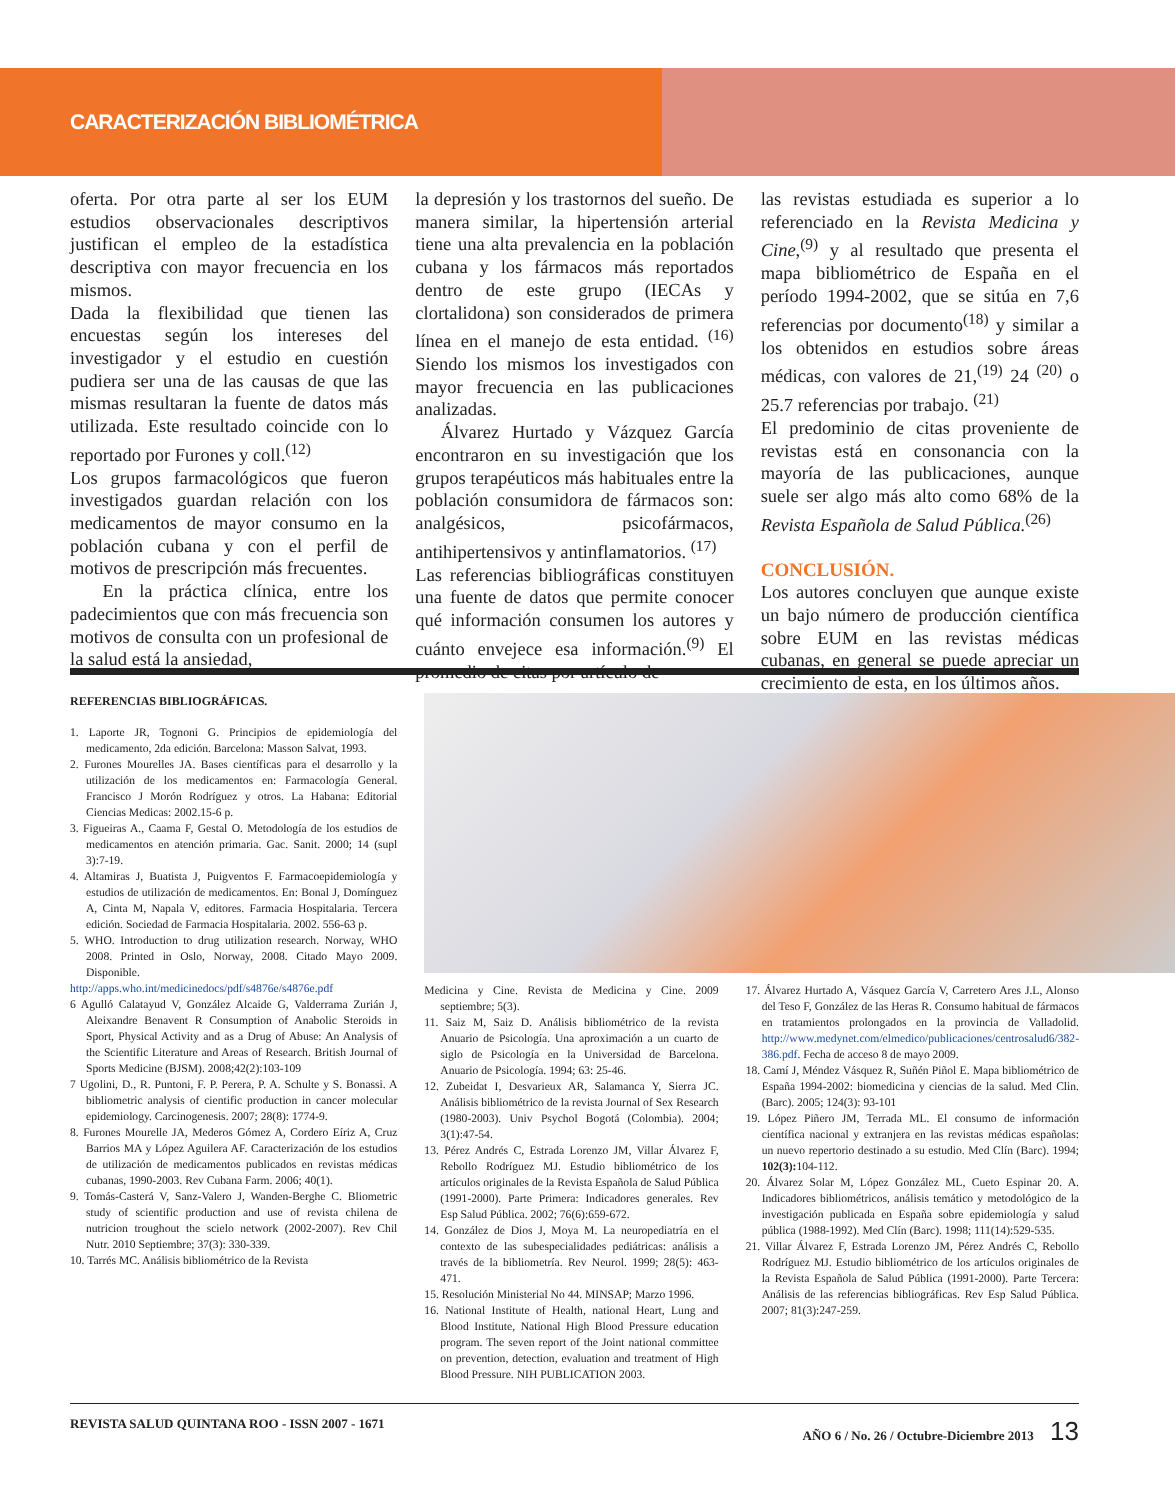CARACTERIZACIÓN BIBLIOMÉTRICA
oferta. Por otra parte al ser los EUM estudios observacionales descriptivos justifican el empleo de la estadística descriptiva con mayor frecuencia en los mismos.
Dada la flexibilidad que tienen las encuestas según los intereses del investigador y el estudio en cuestión pudiera ser una de las causas de que las mismas resultaran la fuente de datos más utilizada. Este resultado coincide con lo reportado por Furones y coll.<sup>(12)</sup>
Los grupos farmacológicos que fueron investigados guardan relación con los medicamentos de mayor consumo en la población cubana y con el perfil de motivos de prescripción más frecuentes.
En la práctica clínica, entre los padecimientos que con más frecuencia son motivos de consulta con un profesional de la salud está la ansiedad,
la depresión y los trastornos del sueño. De manera similar, la hipertensión arterial tiene una alta prevalencia en la población cubana y los fármacos más reportados dentro de este grupo (IECAs y clortalidona) son considerados de primera línea en el manejo de esta entidad. <sup>(16)</sup> Siendo los mismos los investigados con mayor frecuencia en las publicaciones analizadas.
Álvarez Hurtado y Vázquez García encontraron en su investigación que los grupos terapéuticos más habituales entre la población consumidora de fármacos son: analgésicos, psicofármacos, antihipertensivos y antinflamatorios. <sup>(17)</sup>
Las referencias bibliográficas constituyen una fuente de datos que permite conocer qué información consumen los autores y cuánto envejece esa información.<sup>(9)</sup> El promedio de citas por artículo de
las revistas estudiada es superior a lo referenciado en la Revista Medicina y Cine,<sup>(9)</sup> y al resultado que presenta el mapa bibliométrico de España en el período 1994-2002, que se sitúa en 7,6 referencias por documento<sup>(18)</sup> y similar a los obtenidos en estudios sobre áreas médicas, con valores de 21,<sup>(19)</sup> 24 <sup>(20)</sup> o 25.7 referencias por trabajo. <sup>(21)</sup>
El predominio de citas proveniente de revistas está en consonancia con la mayoría de las publicaciones, aunque suele ser algo más alto como 68% de la Revista Española de Salud Pública.<sup>(26)</sup>
CONCLUSIÓN.
Los autores concluyen que aunque existe un bajo número de producción científica sobre EUM en las revistas médicas cubanas, en general se puede apreciar un crecimiento de esta, en los últimos años.
REFERENCIAS BIBLIOGRÁFICAS.
1. Laporte JR, Tognoni G. Principios de epidemiología del medicamento, 2da edición. Barcelona: Masson Salvat, 1993.
2. Furones Mourelles JA. Bases científicas para el desarrollo y la utilización de los medicamentos en: Farmacología General. Francisco J Morón Rodríguez y otros. La Habana: Editorial Ciencias Medicas: 2002.15-6 p.
3. Figueiras A., Caama F, Gestal O. Metodología de los estudios de medicamentos en atención primaria. Gac. Sanit. 2000; 14 (supl 3):7-19.
4. Altamiras J, Buatista J, Puigventos F. Farmacoepidemiología y estudios de utilización de medicamentos. En: Bonal J, Domínguez A, Cinta M, Napala V, editores. Farmacia Hospitalaria. Tercera edición. Sociedad de Farmacia Hospitalaria. 2002. 556-63 p.
5. WHO. Introduction to drug utilization research. Norway, WHO 2008. Printed in Oslo, Norway, 2008. Citado Mayo 2009. Disponible.
http://apps.who.int/medicinedocs/pdf/s4876e/s4876e.pdf
6 Agulló Calatayud V, González Alcaide G, Valderrama Zurián J, Aleixandre Benavent R Consumption of Anabolic Steroids in Sport, Physical Activity and as a Drug of Abuse: An Analysis of the Scientific Literature and Areas of Research. British Journal of Sports Medicine (BJSM). 2008;42(2):103-109
7 Ugolini, D., R. Puntoni, F. P. Perera, P. A. Schulte y S. Bonassi. A bibliometric analysis of cientific production in cancer molecular epidemiology. Carcinogenesis. 2007; 28(8): 1774-9.
8. Furones Mourelle JA, Mederos Gómez A, Cordero Eíriz A, Cruz Barrios MA y López Aguilera AF. Caracterización de los estudios de utilización de medicamentos publicados en revistas médicas cubanas, 1990-2003. Rev Cubana Farm. 2006; 40(1).
9. Tomás-Casterá V, Sanz-Valero J, Wanden-Berghe C. Bliometric study of scientific production and use of revista chilena de nutricion troughout the scielo network (2002-2007). Rev Chil Nutr. 2010 Septiembre; 37(3): 330-339.
10. Tarrés MC. Análisis bibliométrico de la Revista
Medicina y Cine. Revista de Medicina y Cine. 2009 septiembre; 5(3).
11. Saiz M, Saiz D. Análisis bibliométrico de la revista Anuario de Psicología. Una aproximación a un cuarto de siglo de Psicología en la Universidad de Barcelona. Anuario de Psicología. 1994; 63: 25-46.
12. Zubeidat I, Desvarieux AR, Salamanca Y, Sierra JC. Análisis bibliométrico de la revista Journal of Sex Research (1980-2003). Univ Psychol Bogotá (Colombia). 2004; 3(1):47-54.
13. Pérez Andrés C, Estrada Lorenzo JM, Villar Álvarez F, Rebollo Rodríguez MJ. Estudio bibliométrico de los artículos originales de la Revista Española de Salud Pública (1991-2000). Parte Primera: Indicadores generales. Rev Esp Salud Pública. 2002; 76(6):659-672.
14. González de Dios J, Moya M. La neuropediatría en el contexto de las subespecialidades pediátricas: análisis a través de la bibliometría. Rev Neurol. 1999; 28(5): 463-471.
15. Resolución Ministerial No 44. MINSAP; Marzo 1996.
16. National Institute of Health, national Heart, Lung and Blood Institute, National High Blood Pressure education program. The seven report of the Joint national committee on prevention, detection, evaluation and treatment of High Blood Pressure. NIH PUBLICATION 2003.
17. Álvarez Hurtado A, Vásquez García V, Carretero Ares J.L, Alonso del Teso F, González de las Heras R. Consumo habitual de fármacos en tratamientos prolongados en la provincia de Valladolid. http://www.medynet.com/elmedico/publicaciones/centrosalud6/382-386.pdf. Fecha de acceso 8 de mayo 2009.
18. Camí J, Méndez Vásquez R, Suñén Piñol E. Mapa bibliométrico de España 1994-2002: biomedicina y ciencias de la salud. Med Clin. (Barc). 2005; 124(3): 93-101
19. López Piñero JM, Terrada ML. El consumo de información científica nacional y extranjera en las revistas médicas españolas: un nuevo repertorio destinado a su estudio. Med Clín (Barc). 1994; 102(3): 104-112.
20. Álvarez Solar M, López González ML, Cueto Espinar 20. A. Indicadores bibliométricos, análisis temático y metodológico de la investigación publicada en España sobre epidemiología y salud pública (1988-1992). Med Clín (Barc). 1998; 111(14):529-535.
21. Villar Álvarez F, Estrada Lorenzo JM, Pérez Andrés C, Rebollo Rodríguez MJ. Estudio bibliométrico de los artículos originales de la Revista Española de Salud Pública (1991-2000). Parte Tercera: Análisis de las referencias bibliográficas. Rev Esp Salud Pública. 2007; 81(3):247-259.
REVISTA SALUD QUINTANA ROO - ISSN 2007 - 1671 AÑO 6 / No. 26 / Octubre-Diciembre 2013 13